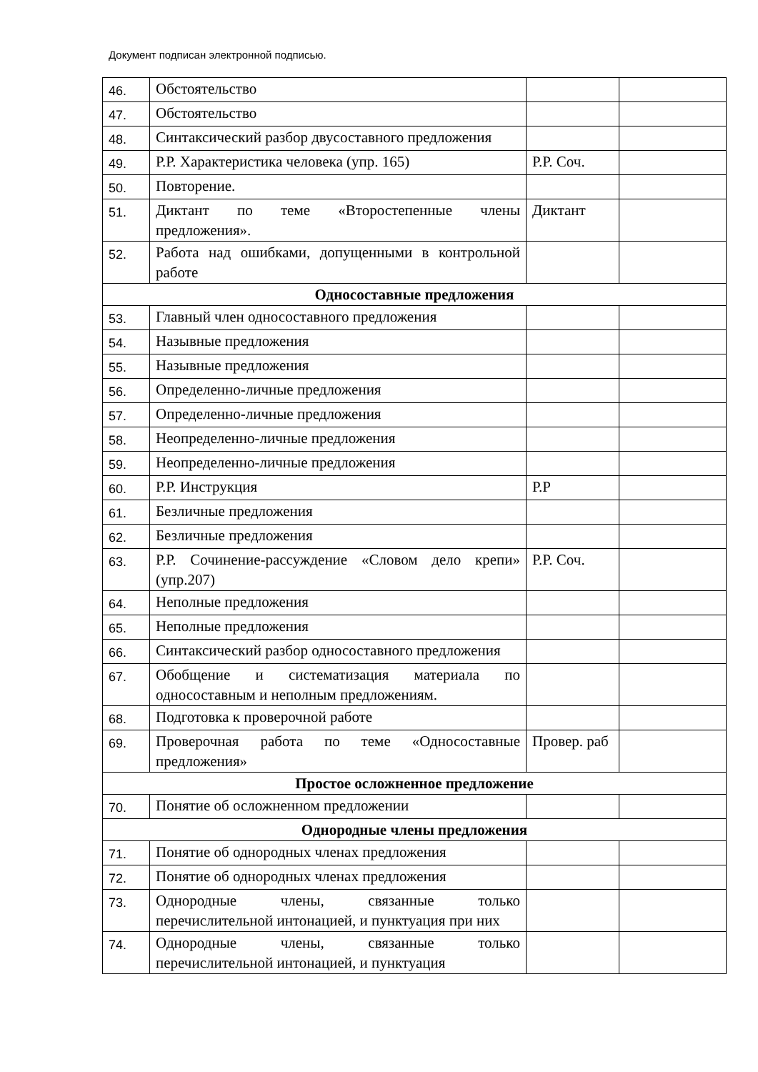Документ подписан электронной подписью.
| 46. | Обстоятельство | | |
| 47. | Обстоятельство | | |
| 48. | Синтаксический разбор двусоставного предложения | | |
| 49. | Р.Р. Характеристика человека (упр. 165) | Р.Р. Соч. | |
| 50. | Повторение. | | |
| 51. | Диктант по теме «Второстепенные члены предложения». | Диктант | |
| 52. | Работа над ошибками, допущенными в контрольной работе | | |
| Односоставные предложения | | | |
| 53. | Главный член односоставного предложения | | |
| 54. | Назывные предложения | | |
| 55. | Назывные предложения | | |
| 56. | Определенно-личные предложения | | |
| 57. | Определенно-личные предложения | | |
| 58. | Неопределенно-личные предложения | | |
| 59. | Неопределенно-личные предложения | | |
| 60. | Р.Р. Инструкция | Р.Р | |
| 61. | Безличные предложения | | |
| 62. | Безличные предложения | | |
| 63. | Р.Р. Сочинение-рассуждение «Словом дело крепи» (упр.207) | Р.Р. Соч. | |
| 64. | Неполные предложения | | |
| 65. | Неполные предложения | | |
| 66. | Синтаксический разбор односоставного предложения | | |
| 67. | Обобщение и систематизация материала по односоставным и неполным предложениям. | | |
| 68. | Подготовка к проверочной работе | | |
| 69. | Проверочная работа по теме «Односоставные предложения» | Провер. раб | |
| Простое осложненное предложение | | | |
| 70. | Понятие об осложненном предложении | | |
| Однородные члены предложения | | | |
| 71. | Понятие об однородных членах предложения | | |
| 72. | Понятие об однородных членах предложения | | |
| 73. | Однородные члены, связанные только перечислительной интонацией, и пунктуация при них | | |
| 74. | Однородные члены, связанные только перечислительной интонацией, и пунктуация | | |